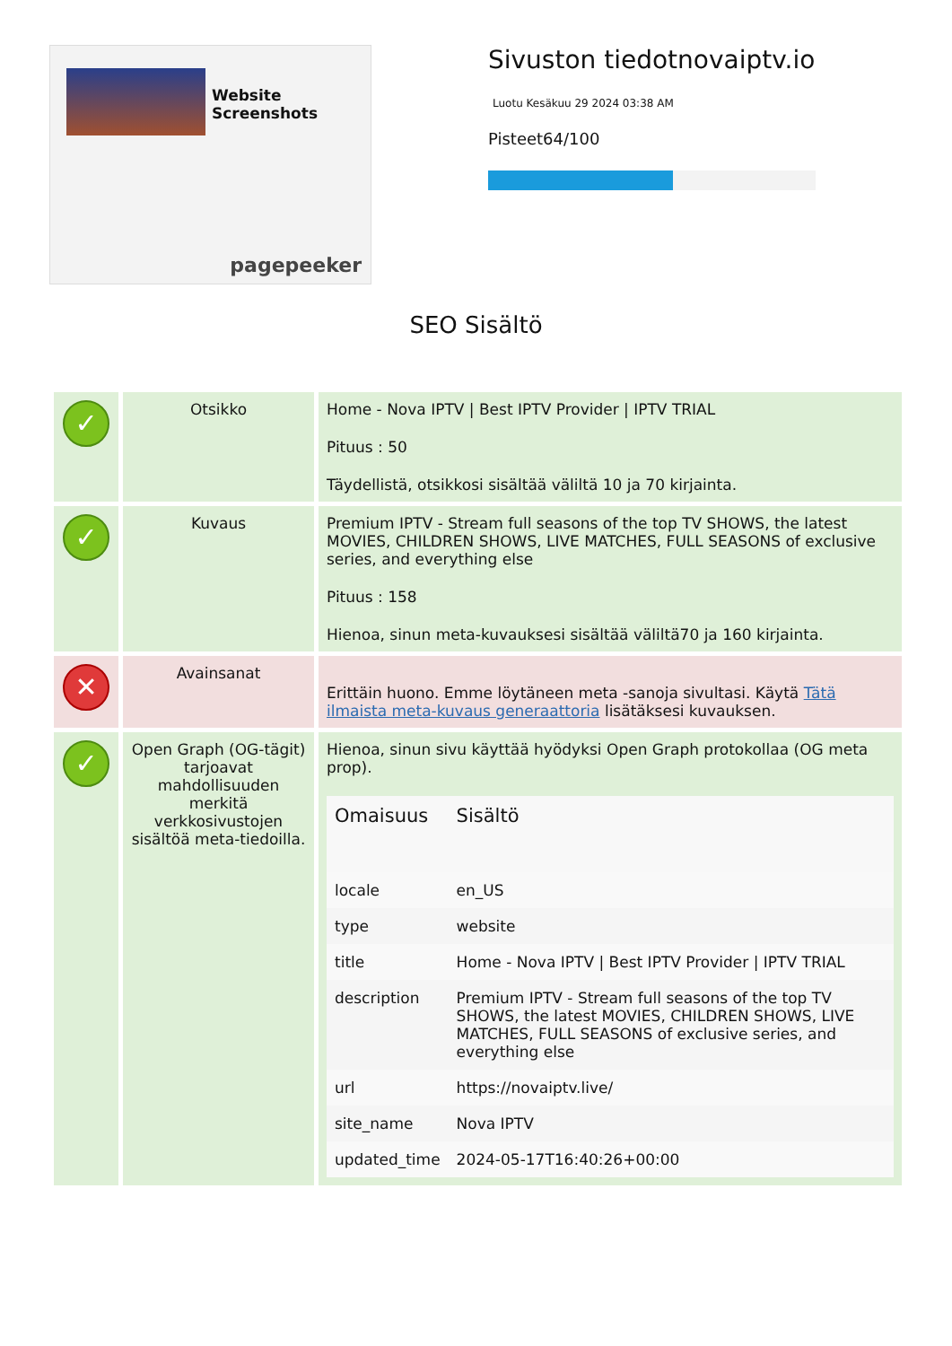Website Screenshots
pagepeeker
Sivuston tiedotnovaiptv.io
Luotu Kesäkuu 29 2024 03:38 AM
Pisteet64/100
SEO Sisältö
| ✓ | Otsikko | Home - Nova IPTV / Best IPTV Provider / IPTV TRIAL Pituus : 50 Täydellistä, otsikkosi sisältää väliltä 10 ja 70 kirjainta. |
| ✓ | Kuvaus | Premium IPTV - Stream full seasons of the top TV SHOWS, the latest MOVIES, CHILDREN SHOWS, LIVE MATCHES, FULL SEASONS of exclusive series, and everything else Pituus : 158 Hienoa, sinun meta-kuvauksesi sisältää väliltä70 ja 160 kirjainta. |
| ✕ | Avainsanat | Erittäin huono. Emme löytäneen meta -sanoja sivultasi. Käytä Tätä ilmaista meta-kuvaus generaattoria lisätäksesi kuvauksen. |
| ✓ | Open Graph (OG-tägit) tarjoavat mahdollisuuden merkitä verkkosivustojen sisältöä meta-tiedoilla. | Hienoa, sinun sivu käyttää hyödyksi Open Graph protokollaa (OG meta prop). / Omaisuus / Sisältö / / --- / --- / / locale / en_US / / type / website / / title / Home - Nova IPTV / Best IPTV Provider / IPTV TRIAL / / description / Premium IPTV - Stream full seasons of the top TV SHOWS, the latest MOVIES, CHILDREN SHOWS, LIVE MATCHES, FULL SEASONS of exclusive series, and everything else / / url / https://novaiptv.live/ / / site_name / Nova IPTV / / updated_time / 2024-05-17T16:40:26+00:00 / |